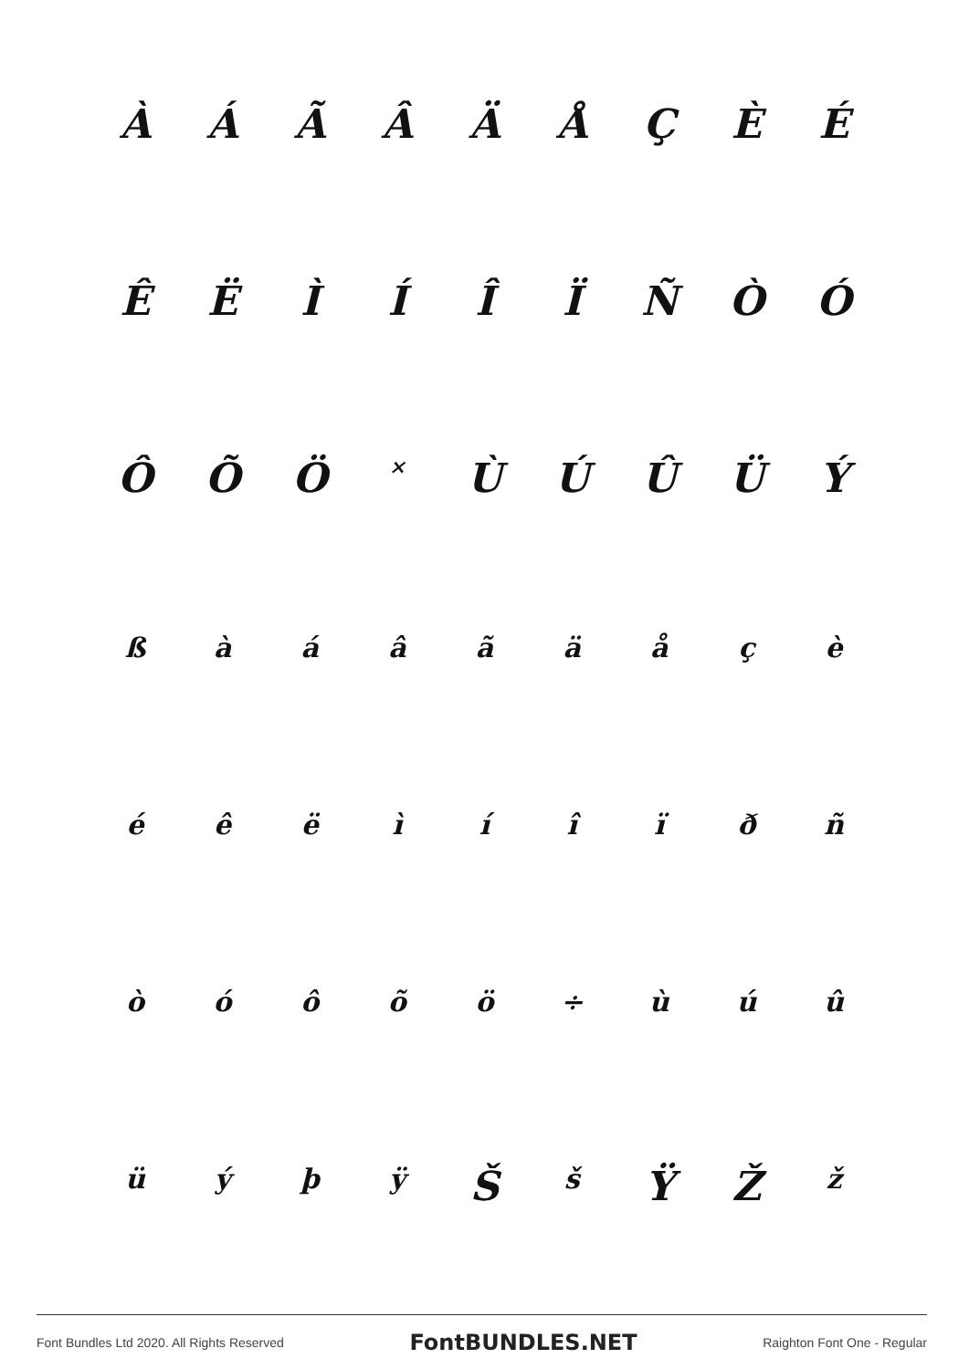À Á Ã Â Ä Å Ç È É
Ê Ë Ì Í Î Ï Ñ Ò Ó
Ô Õ Ö × Ù Ú Û Ü Ý
ß à á â ã ä å ç è
é ê ë ì í î ï ð ñ
ò ó ô õ ö ÷ ù ú û
ü ý þ ÿ Š š Ÿ Ž ž
Font Bundles Ltd 2020. All Rights Reserved FontBUNDLES.NET Raighton Font One - Regular